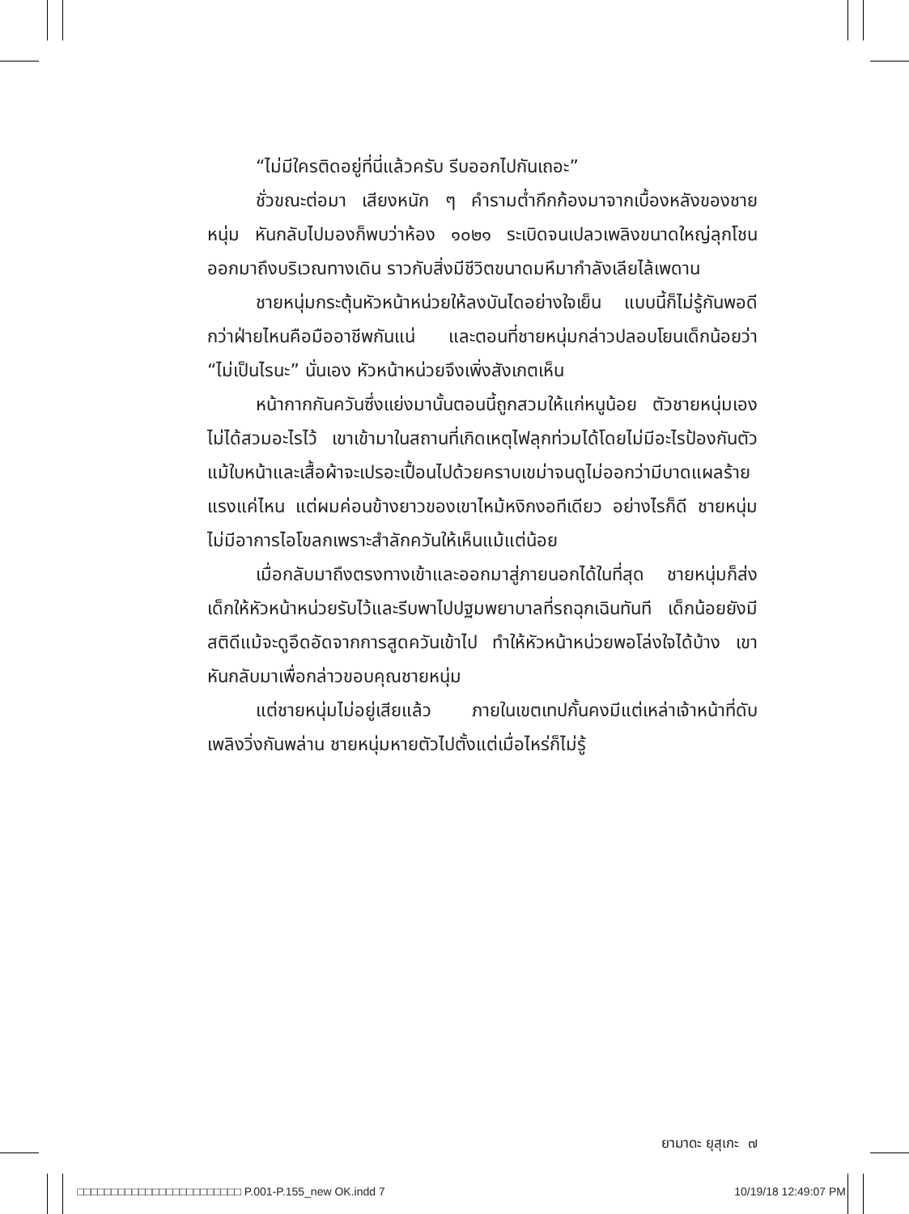“ไม่มีใครติดอยู่ที่นี่แล้วครับ รีบออกไปกันเถอะ”
ชั่วขณะต่อมา เสียงหนัก ๆ คำรามต่ำกึกก้องมาจากเบื้องหลังของชายหนุ่ม หันกลับไปมองก็พบว่าห้อง ๑๐๒๑ ระเบิดจนเปลวเพลิงขนาดใหญ่ลุกโชนออกมาถึงบริเวณทางเดิน ราวกับสิ่งมีชีวิตขนาดมหึมากำลังเลียไล้เพดาน
ชายหนุ่มกระตุ้นหัวหน้าหน่วยให้ลงบันไดอย่างใจเย็น แบบนี้ก็ไม่รู้กันพอดีกว่าฝ่ายไหนคือมืออาชีพกันแน่ และตอนที่ชายหนุ่มกล่าวปลอบโยนเด็กน้อยว่า “ไม่เป็นไรนะ” นั่นเอง หัวหน้าหน่วยจึงเพิ่งสังเกตเห็น
หน้ากากกันควันซึ่งแย่งมานั้นตอนนี้ถูกสวมให้แก่หนูน้อย ตัวชายหนุ่มเองไม่ได้สวมอะไรไว้ เขาเข้ามาในสถานที่เกิดเหตุไฟลุกท่วมได้โดยไม่มีอะไรป้องกันตัว แม้ใบหน้าและเสื้อผ้าจะเปรอะเปื้อนไปด้วยคราบเขม่าจนดูไม่ออกว่ามีบาดแผลร้ายแรงแค่ไหน แต่ผมค่อนข้างยาวของเขาไหม้หงิกงอทีเดียว อย่างไรก็ดี ชายหนุ่มไม่มีอาการไอโขลกเพราะสำลักควันให้เห็นแม้แต่น้อย
เมื่อกลับมาถึงตรงทางเข้าและออกมาสู่ภายนอกได้ในที่สุด ชายหนุ่มก็ส่งเด็กให้หัวหน้าหน่วยรับไว้และรีบพาไปปฐมพยาบาลที่รถฉุกเฉินทันที เด็กน้อยยังมีสติดีแม้จะดูอึดอัดจากการสูดควันเข้าไป ทำให้หัวหน้าหน่วยพอโล่งใจได้บ้าง เขาหันกลับมาเพื่อกล่าวขอบคุณชายหนุ่ม
แต่ชายหนุ่มไม่อยู่เสียแล้ว ภายในเขตเทปกั้นคงมีแต่เหล่าเจ้าหน้าที่ดับเพลิงวิ่งกันพล่าน ชายหนุ่มหายตัวไปตั้งแต่เมื่อไหร่ก็ไม่รู้
ยามาดะ ยุสุเกะ ๗
□□□□□□□□□□□□□□□□□□□□□□□□ P.001-P.155_new OK.indd 7 10/19/18 12:49:07 PM